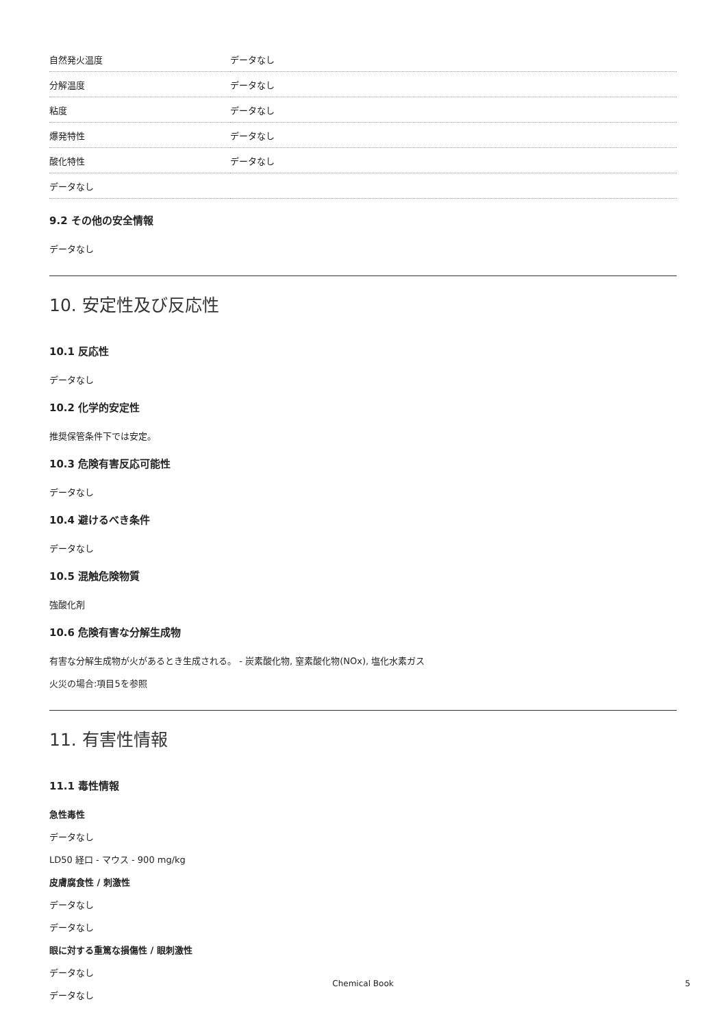| 自然発火温度 | データなし |
| 分解温度 | データなし |
| 粘度 | データなし |
| 爆発特性 | データなし |
| 酸化特性 | データなし |
| データなし | |
9.2 その他の安全情報
データなし
10. 安定性及び反応性
10.1 反応性
データなし
10.2 化学的安定性
推奨保管条件下では安定。
10.3 危険有害反応可能性
データなし
10.4 避けるべき条件
データなし
10.5 混触危険物質
強酸化剤
10.6 危険有害な分解生成物
有害な分解生成物が火があるとき生成される。 - 炭素酸化物, 窒素酸化物(NOx), 塩化水素ガス
火災の場合:項目5を参照
11. 有害性情報
11.1 毒性情報
急性毒性
データなし
LD50 経口 - マウス - 900 mg/kg
皮膚腐食性 / 刺激性
データなし
データなし
眼に対する重篤な損傷性 / 眼刺激性
データなし
データなし
Chemical Book
5